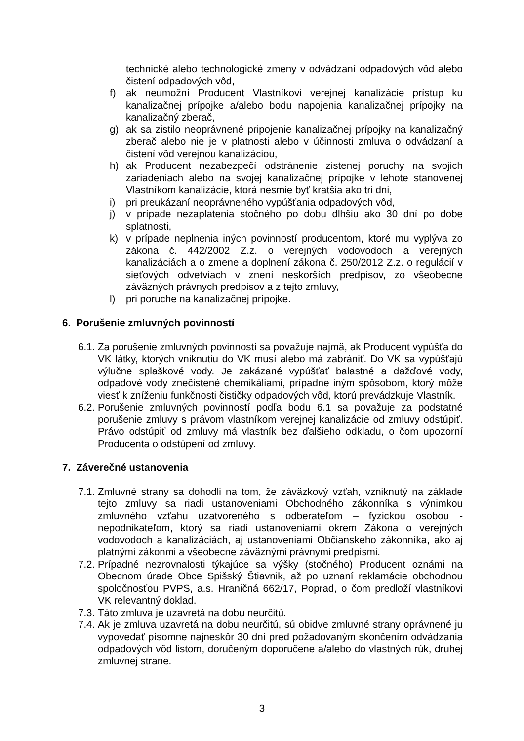technické alebo technologické zmeny v odvádzaní odpadových vôd alebo čistení odpadových vôd,
f) ak neumožní Producent Vlastníkovi verejnej kanalizácie prístup ku kanalizačnej prípojke a/alebo bodu napojenia kanalizačnej prípojky na kanalizačný zberač,
g) ak sa zistilo neoprávnené pripojenie kanalizačnej prípojky na kanalizačný zberač alebo nie je v platnosti alebo v účinnosti zmluva o odvádzaní a čistení vôd verejnou kanalizáciou,
h) ak Producent nezabezpečí odstránenie zistenej poruchy na svojich zariadeniach alebo na svojej kanalizačnej prípojke v lehote stanovenej Vlastníkom kanalizácie, ktorá nesmie byť kratšia ako tri dni,
i) pri preukázaní neoprávneného vypúšťania odpadových vôd,
j) v prípade nezaplatenia stočného po dobu dlhšiu ako 30 dní po dobe splatnosti,
k) v prípade neplnenia iných povinností producentom, ktoré mu vyplýva zo zákona č. 442/2002 Z.z. o verejných vodovodoch a verejných kanalizáciách a o zmene a doplnení zákona č. 250/2012 Z.z. o regulácií v sieťových odvetviach v znení neskorších predpisov, zo všeobecne záväzných právnych predpisov a z tejto zmluvy,
l) pri poruche na kanalizačnej prípojke.
6. Porušenie zmluvných povinností
6.1. Za porušenie zmluvných povinností sa považuje najmä, ak Producent vypúšťa do VK látky, ktorých vniknutiu do VK musí alebo má zabrániť. Do VK sa vypúšťajú výlučne splaškové vody. Je zakázané vypúšťať balastné a dažďové vody, odpadové vody znečistené chemikáliami, prípadne iným spôsobom, ktorý môže viesť k zníženiu funkčnosti čističky odpadových vôd, ktorú prevádzkuje Vlastník.
6.2. Porušenie zmluvných povinností podľa bodu 6.1 sa považuje za podstatné porušenie zmluvy s právom vlastníkom verejnej kanalizácie od zmluvy odstúpiť. Právo odstúpiť od zmluvy má vlastník bez ďalšieho odkladu, o čom upozorní Producenta o odstúpení od zmluvy.
7. Záverečné ustanovenia
7.1. Zmluvné strany sa dohodli na tom, že záväzkový vzťah, vzniknutý na základe tejto zmluvy sa riadi ustanoveniami Obchodného zákonníka s výnimkou zmluvného vzťahu uzatvoreného s odberateľom – fyzickou osobou - nepodnikateľom, ktorý sa riadi ustanoveniami okrem Zákona o verejných vodovodoch a kanalizáciách, aj ustanoveniami Občianskeho zákonníka, ako aj platnými zákonmi a všeobecne záväznými právnymi predpismi.
7.2. Prípadné nezrovnalosti týkajúce sa výšky (stočného) Producent oznámi na Obecnom úrade Obce Spišský Štiavnik, až po uznaní reklamácie obchodnou spoločnosťou PVPS, a.s. Hraničná 662/17, Poprad, o čom predloží vlastníkovi VK relevantný doklad.
7.3. Táto zmluva je uzavretá na dobu neurčitú.
7.4. Ak je zmluva uzavretá na dobu neurčitú, sú obidve zmluvné strany oprávnené ju vypovedať písomne najneskôr 30 dní pred požadovaným skončením odvádzania odpadových vôd listom, doručeným doporučene a/alebo do vlastných rúk, druhej zmluvnej strane.
3